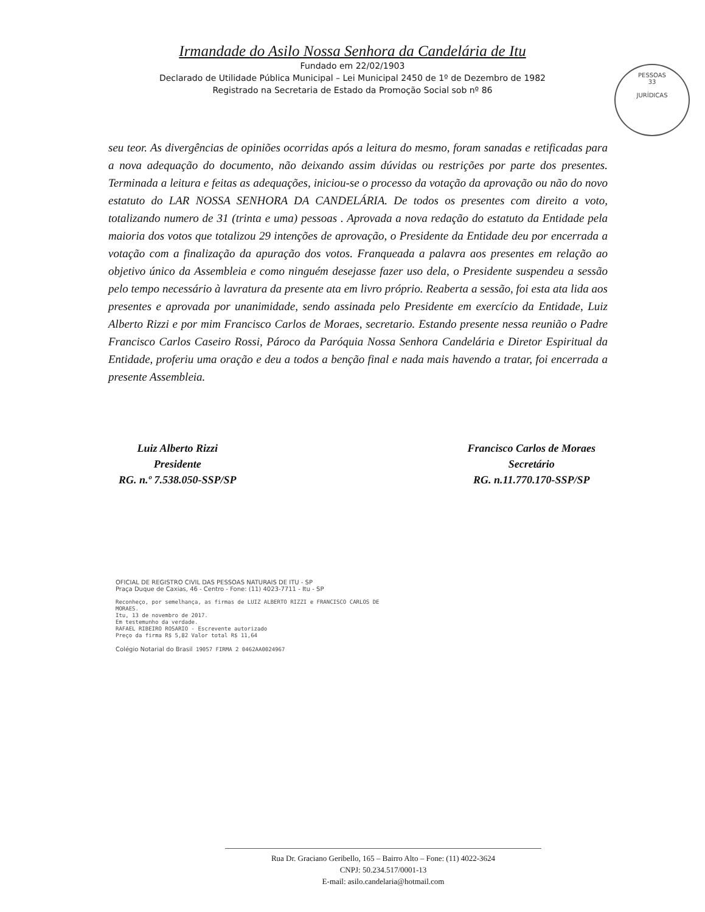Irmandade do Asilo Nossa Senhora da Candelária de Itu
Fundado em 22/02/1903
Declarado de Utilidade Pública Municipal – Lei Municipal 2450 de 1º de Dezembro de 1982
Registrado na Secretaria de Estado da Promoção Social sob nº 86
PESSOAS
33
JURÍDICAS
seu teor. As divergências de opiniões ocorridas após a leitura do mesmo, foram sanadas e retificadas para a nova adequação do documento, não deixando assim dúvidas ou restrições por parte dos presentes. Terminada a leitura e feitas as adequações, iniciou-se o processo da votação da aprovação ou não do novo estatuto do LAR NOSSA SENHORA DA CANDELÁRIA. De todos os presentes com direito a voto, totalizando numero de 31 (trinta e uma) pessoas . Aprovada a nova redação do estatuto da Entidade pela maioria dos votos que totalizou 29 intenções de aprovação, o Presidente da Entidade deu por encerrada a votação com a finalização da apuração dos votos. Franqueada a palavra aos presentes em relação ao objetivo único da Assembleia e como ninguém desejasse fazer uso dela, o Presidente suspendeu a sessão pelo tempo necessário à lavratura da presente ata em livro próprio. Reaberta a sessão, foi esta ata lida aos presentes e aprovada por unanimidade, sendo assinada pelo Presidente em exercício da Entidade, Luiz Alberto Rizzi e por mim Francisco Carlos de Moraes, secretario. Estando presente nessa reunião o Padre Francisco Carlos Caseiro Rossi, Pároco da Paróquia Nossa Senhora Candelária e Diretor Espiritual da Entidade, proferiu uma oração e deu a todos a benção final e nada mais havendo a tratar, foi encerrada a presente Assembleia.
Luiz Alberto Rizzi
Presidente
RG. n.º 7.538.050-SSP/SP
Francisco Carlos de Moraes
Secretário
RG. n.11.770.170-SSP/SP
OFICIAL DE REGISTRO CIVIL DAS PESSOAS NATURAIS DE ITU - SP
Praça Duque de Caxias, 46 - Centro - Fone: (11) 4023-7711 - Itu - SP
Reconheço, por semelhança, as firmas de LUIZ ALBERTO RIZZI e FRANCISCO CARLOS DE MORAES.
Itu, 13 de novembro de 2017.
Em testemunho da verdade.
RAFAEL RIBEIRO ROSARIO - Escrevente autorizado
Preço da firma R$ 5,82 Valor total R$ 11,64
Colégio Notarial do Brasil 19057 FIRMA 2 0462AA0024967
Rua Dr. Graciano Geribello, 165 – Bairro Alto – Fone: (11) 4022-3624
CNPJ: 50.234.517/0001-13
E-mail: asilo.candelaria@hotmail.com